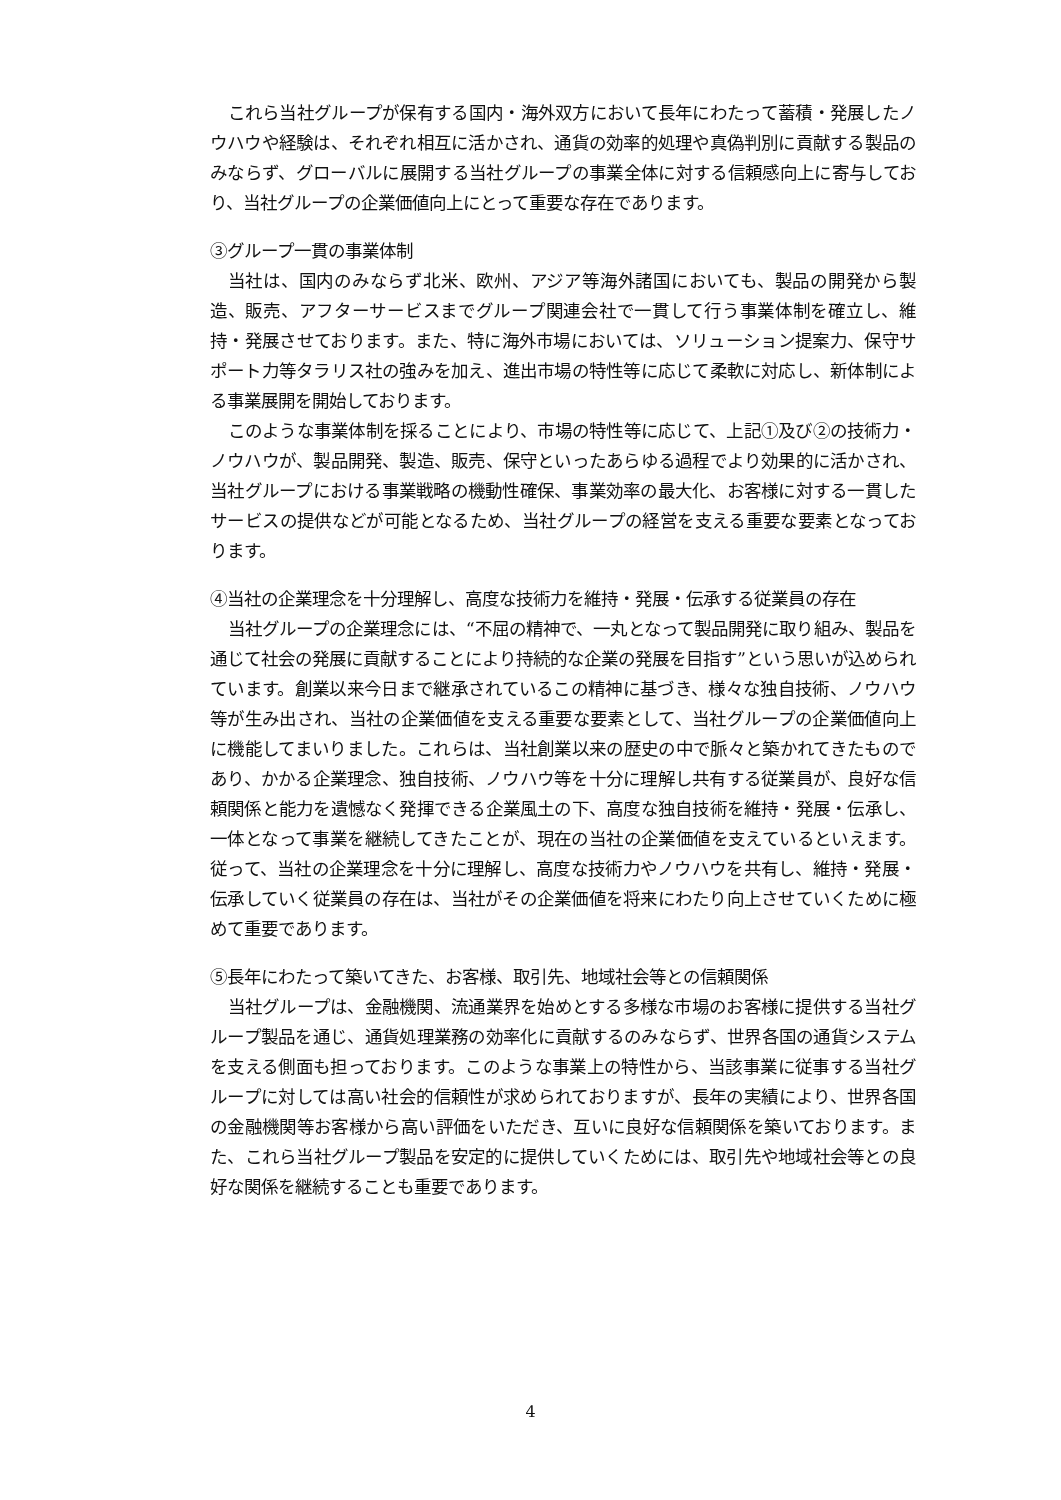これら当社グループが保有する国内・海外双方において長年にわたって蓄積・発展したノウハウや経験は、それぞれ相互に活かされ、通貨の効率的処理や真偽判別に貢献する製品のみならず、グローバルに展開する当社グループの事業全体に対する信頼感向上に寄与しており、当社グループの企業価値向上にとって重要な存在であります。
③グループ一貫の事業体制
当社は、国内のみならず北米、欧州、アジア等海外諸国においても、製品の開発から製造、販売、アフターサービスまでグループ関連会社で一貫して行う事業体制を確立し、維持・発展させております。また、特に海外市場においては、ソリューション提案力、保守サポート力等タラリス社の強みを加え、進出市場の特性等に応じて柔軟に対応し、新体制による事業展開を開始しております。
このような事業体制を採ることにより、市場の特性等に応じて、上記①及び②の技術力・ノウハウが、製品開発、製造、販売、保守といったあらゆる過程でより効果的に活かされ、当社グループにおける事業戦略の機動性確保、事業効率の最大化、お客様に対する一貫したサービスの提供などが可能となるため、当社グループの経営を支える重要な要素となっております。
④当社の企業理念を十分理解し、高度な技術力を維持・発展・伝承する従業員の存在
当社グループの企業理念には、“不屈の精神で、一丸となって製品開発に取り組み、製品を通じて社会の発展に貢献することにより持続的な企業の発展を目指す”という思いが込められています。創業以来今日まで継承されているこの精神に基づき、様々な独自技術、ノウハウ等が生み出され、当社の企業価値を支える重要な要素として、当社グループの企業価値向上に機能してまいりました。これらは、当社創業以来の歴史の中で脈々と築かれてきたものであり、かかる企業理念、独自技術、ノウハウ等を十分に理解し共有する従業員が、良好な信頼関係と能力を遺憾なく発揮できる企業風土の下、高度な独自技術を維持・発展・伝承し、一体となって事業を継続してきたことが、現在の当社の企業価値を支えているといえます。従って、当社の企業理念を十分に理解し、高度な技術力やノウハウを共有し、維持・発展・伝承していく従業員の存在は、当社がその企業価値を将来にわたり向上させていくために極めて重要であります。
⑤長年にわたって築いてきた、お客様、取引先、地域社会等との信頼関係
当社グループは、金融機関、流通業界を始めとする多様な市場のお客様に提供する当社グループ製品を通じ、通貨処理業務の効率化に貢献するのみならず、世界各国の通貨システムを支える側面も担っております。このような事業上の特性から、当該事業に従事する当社グループに対しては高い社会的信頼性が求められておりますが、長年の実績により、世界各国の金融機関等お客様から高い評価をいただき、互いに良好な信頼関係を築いております。また、これら当社グループ製品を安定的に提供していくためには、取引先や地域社会等との良好な関係を継続することも重要であります。
4